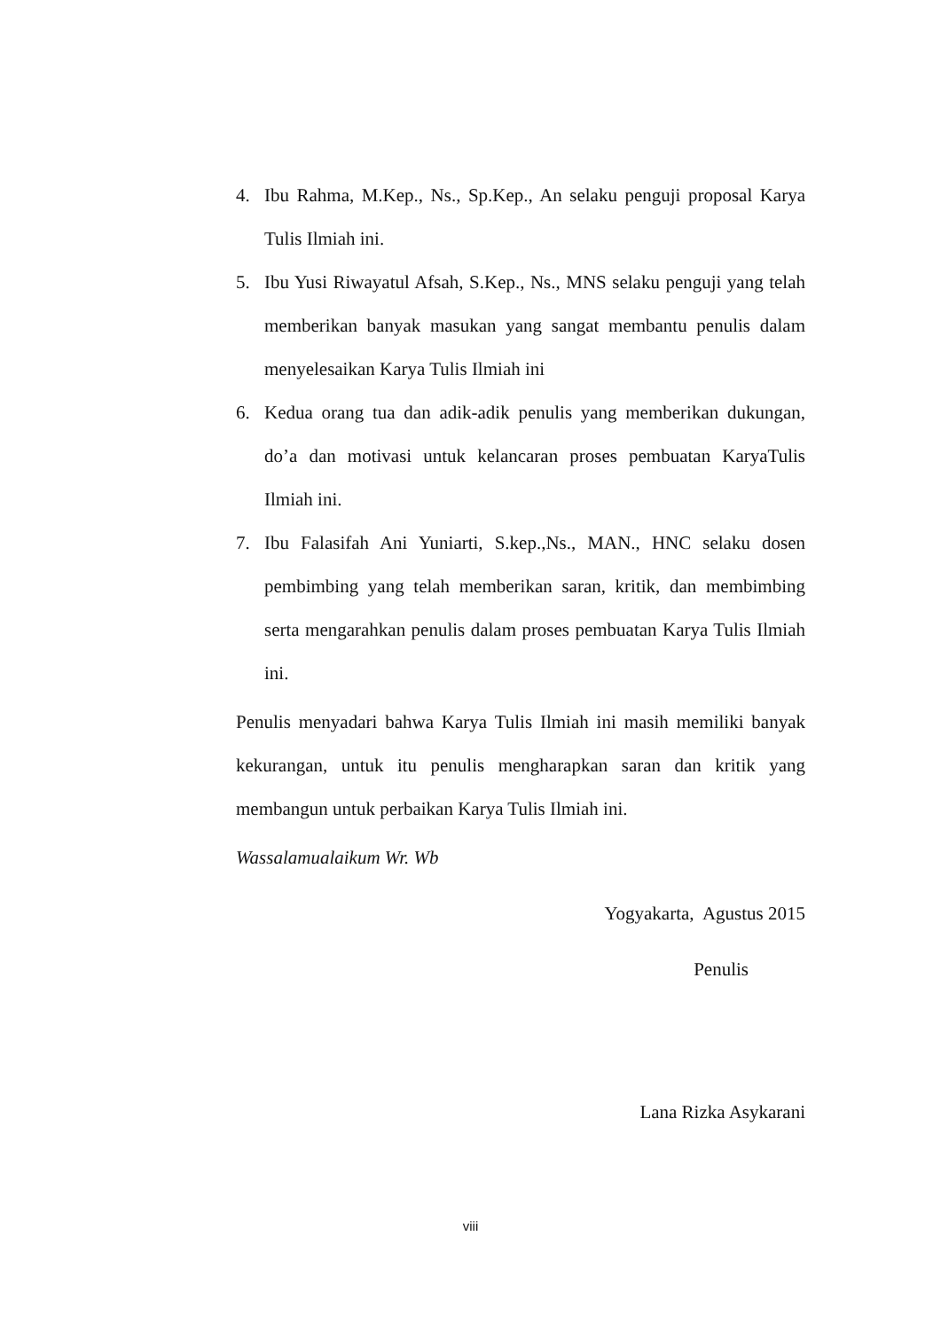4. Ibu Rahma, M.Kep., Ns., Sp.Kep., An selaku penguji proposal Karya Tulis Ilmiah ini.
5. Ibu Yusi Riwayatul Afsah, S.Kep., Ns., MNS selaku penguji yang telah memberikan banyak masukan yang sangat membantu penulis dalam menyelesaikan Karya Tulis Ilmiah ini
6. Kedua orang tua dan adik-adik penulis yang memberikan dukungan, do’a dan motivasi untuk kelancaran proses pembuatan KaryaTulis Ilmiah ini.
7. Ibu Falasifah Ani Yuniarti, S.kep.,Ns., MAN., HNC selaku dosen pembimbing yang telah memberikan saran, kritik, dan membimbing serta mengarahkan penulis dalam proses pembuatan Karya Tulis Ilmiah ini.
Penulis menyadari bahwa Karya Tulis Ilmiah ini masih memiliki banyak kekurangan, untuk itu penulis mengharapkan saran dan kritik yang membangun untuk perbaikan Karya Tulis Ilmiah ini.
Wassalamualaikum Wr. Wb
Yogyakarta, Agustus 2015
Penulis
Lana Rizka Asykarani
viii